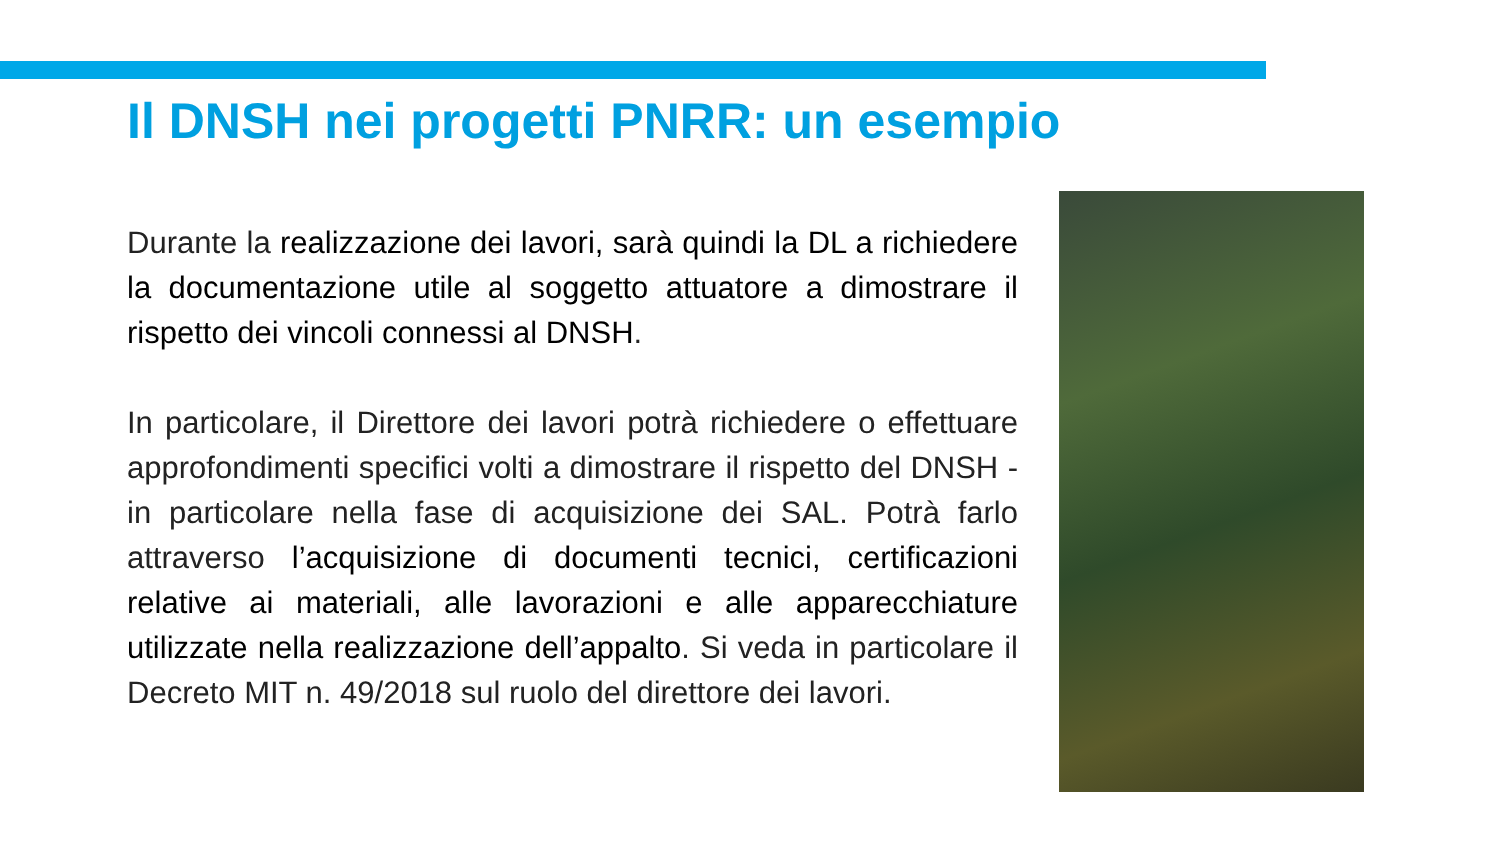Il DNSH nei progetti PNRR: un esempio
Durante la realizzazione dei lavori, sarà quindi la DL a richiedere la documentazione utile al soggetto attuatore a dimostrare il rispetto dei vincoli connessi al DNSH.
In particolare, il Direttore dei lavori potrà richiedere o effettuare approfondimenti specifici volti a dimostrare il rispetto del DNSH - in particolare nella fase di acquisizione dei SAL. Potrà farlo attraverso l’acquisizione di documenti tecnici, certificazioni relative ai materiali, alle lavorazioni e alle apparecchiature utilizzate nella realizzazione dell’appalto. Si veda in particolare il Decreto MIT n. 49/2018 sul ruolo del direttore dei lavori.